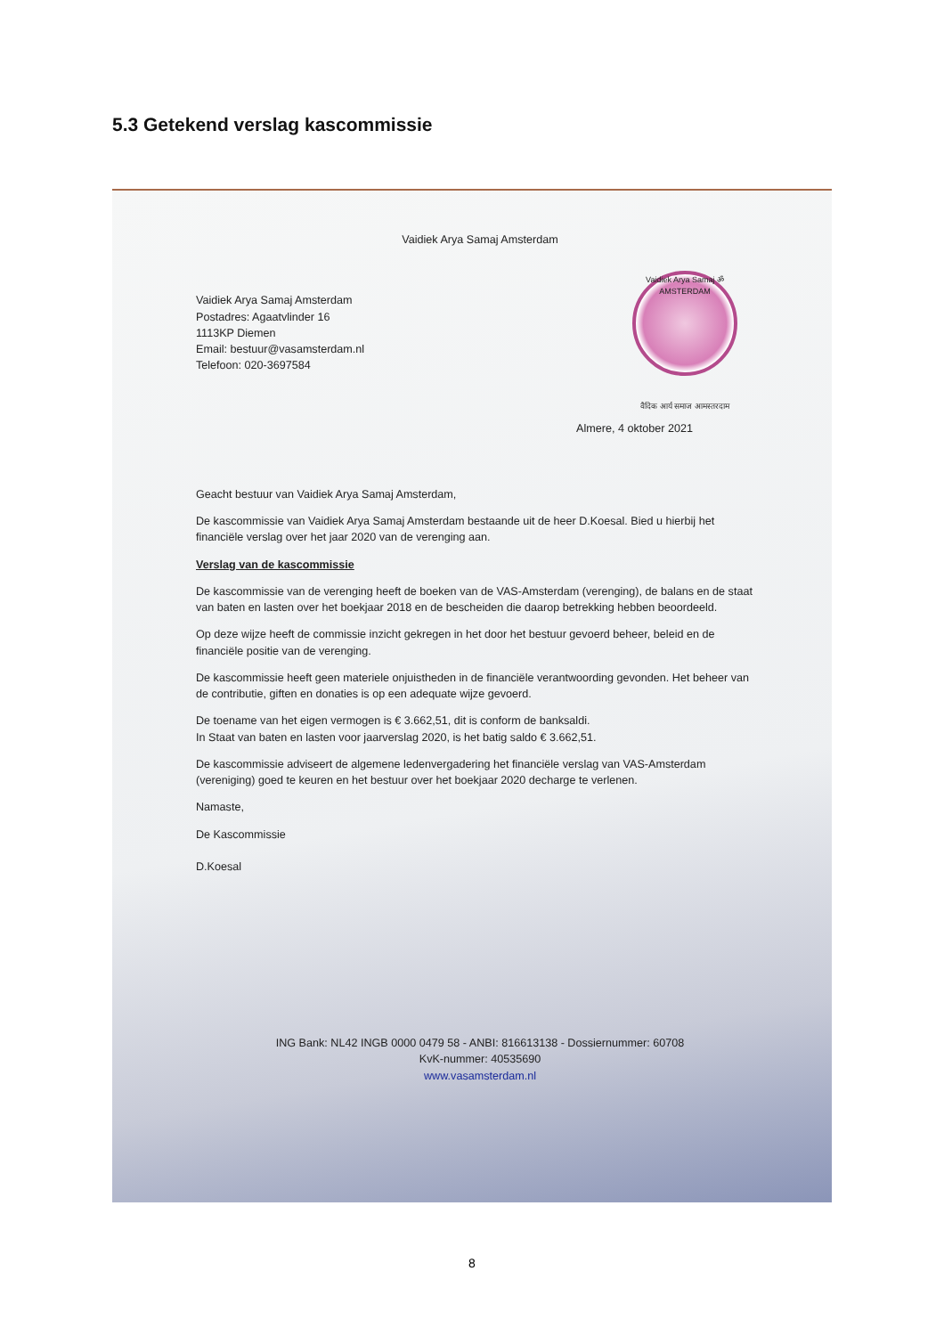5.3 Getekend verslag kascommissie
Vaidiek Arya Samaj Amsterdam
Vaidiek Arya Samaj ॐ AMSTERDAM
वैदिक आर्य समाज आमस्तरदाम
Vaidiek Arya Samaj Amsterdam
Postadres: Agaatvlinder 16
1113KP Diemen
Email: bestuur@vasamsterdam.nl
Telefoon: 020-3697584
Almere, 4 oktober 2021
Geacht bestuur van Vaidiek Arya Samaj Amsterdam,
De kascommissie van Vaidiek Arya Samaj Amsterdam bestaande uit de heer D.Koesal. Bied u hierbij het financiële verslag over het jaar 2020 van de verenging aan.
Verslag van de kascommissie
De kascommissie van de verenging heeft de boeken van de VAS-Amsterdam (verenging), de balans en de staat van baten en lasten over het boekjaar 2018 en de bescheiden die daarop betrekking hebben beoordeeld.
Op deze wijze heeft de commissie inzicht gekregen in het door het bestuur gevoerd beheer, beleid en de financiële positie van de verenging.
De kascommissie heeft geen materiele onjuistheden in de financiële verantwoording gevonden. Het beheer van de contributie, giften en donaties is op een adequate wijze gevoerd.
De toename van het eigen vermogen is € 3.662,51, dit is conform de banksaldi.
In Staat van baten en lasten voor jaarverslag 2020, is het batig saldo € 3.662,51.
De kascommissie adviseert de algemene ledenvergadering het financiële verslag van VAS-Amsterdam (vereniging) goed te keuren en het bestuur over het boekjaar 2020 decharge te verlenen.
Namaste,
De Kascommissie
D.Koesal
ING Bank: NL42 INGB 0000 0479 58 - ANBI: 816613138 - Dossiernummer: 60708
KvK-nummer: 40535690
www.vasamsterdam.nl
8